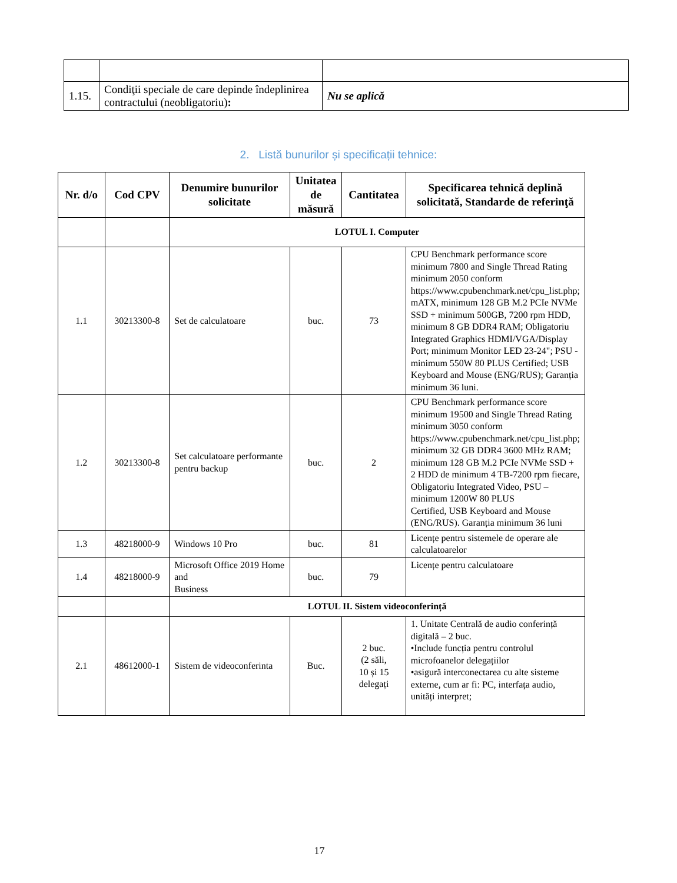| 1.15. | Condiţii speciale de care depinde îndeplinirea contractului (neobligatoriu) : | Nu se aplică |
2. Listă bunurilor și specificații tehnice:
| Nr. d/o | Cod CPV | Denumire bunurilor solicitate | Unitatea de măsură | Cantitatea | Specificarea tehnică deplină solicitată, Standarde de referinţă |
| --- | --- | --- | --- | --- | --- |
| | | LOTUL I. Computer | | | |
| 1.1 | 30213300-8 | Set de calculatoare | buc. | 73 | CPU Benchmark performance score minimum 7800 and Single Thread Rating minimum 2050 conform https://www.cpubenchmark.net/cpu_list.php; mATX, minimum 128 GB M.2 PCIe NVMe SSD + minimum 500GB, 7200 rpm HDD, minimum 8 GB DDR4 RAM; Obligatoriu Integrated Graphics HDMI/VGA/Display Port; minimum Monitor LED 23-24"; PSU -minimum 550W 80 PLUS Certified; USB Keyboard and Mouse (ENG/RUS); Garanția minimum 36 luni. |
| 1.2 | 30213300-8 | Set calculatoare performante pentru backup | buc. | 2 | CPU Benchmark performance score minimum 19500 and Single Thread Rating minimum 3050 conform https://www.cpubenchmark.net/cpu_list.php; minimum 32 GB DDR4 3600 MHz RAM; minimum 128 GB M.2 PCIe NVMe SSD + 2 HDD de minimum 4 TB-7200 rpm fiecare, Obligatoriu Integrated Video, PSU – minimum 1200W 80 PLUS Certified, USB Keyboard and Mouse (ENG/RUS). Garanția minimum 36 luni |
| 1.3 | 48218000-9 | Windows 10 Pro | buc. | 81 | Licențe pentru sistemele de operare ale calculatoarelor |
| 1.4 | 48218000-9 | Microsoft Office 2019 Home and Business | buc. | 79 | Licențe pentru calculatoare |
| | | LOTUL II. Sistem videoconferință | | | |
| 2.1 | 48612000-1 | Sistem de videoconferinta | Buc. | 2 buc. (2 săli, 10 și 15 delegați | 1. Unitate Centrală de audio conferință digitală – 2 buc. •Include funcția pentru controlul microfoanelor delegațiilor •asigură interconectarea cu alte sisteme externe, cum ar fi: PC, interfața audio, unități interpret; |
17